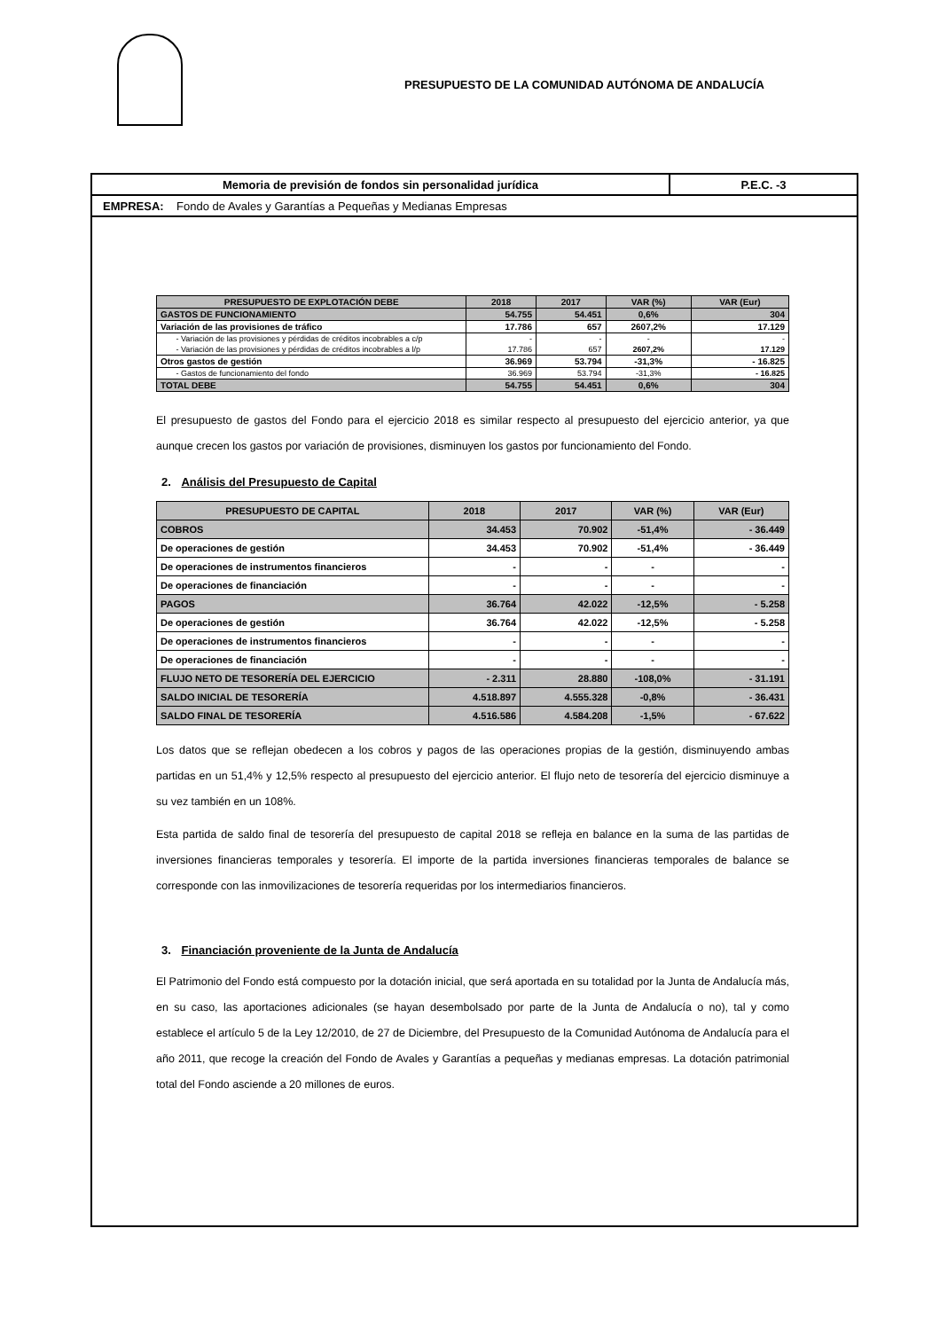PRESUPUESTO DE LA COMUNIDAD AUTÓNOMA DE ANDALUCÍA
Memoria de previsión de fondos sin personalidad jurídica P.E.C. -3
EMPRESA: Fondo de Avales y Garantías a Pequeñas y Medianas Empresas
| PRESUPUESTO DE EXPLOTACIÓN DEBE | 2018 | 2017 | VAR (%) | VAR (Eur) |
| --- | --- | --- | --- | --- |
| GASTOS DE FUNCIONAMIENTO | 54.755 | 54.451 | 0,6% | 304 |
| Variación de las provisiones de tráfico | 17.786 | 657 | 2607,2% | 17.129 |
| - Variación de las provisiones y pérdidas de créditos incobrables a c/p | - | - | - | - |
| - Variación de las provisiones y pérdidas de créditos incobrables a l/p | 17.786 | 657 | 2607,2% | 17.129 |
| Otros gastos de gestión | 36.969 | 53.794 | -31,3% | - 16.825 |
| - Gastos de funcionamiento del fondo | 36.969 | 53.794 | -31,3% | - 16.825 |
| TOTAL DEBE | 54.755 | 54.451 | 0,6% | 304 |
El presupuesto de gastos del Fondo para el ejercicio 2018 es similar respecto al presupuesto del ejercicio anterior, ya que aunque crecen los gastos por variación de provisiones, disminuyen los gastos por funcionamiento del Fondo.
2. Análisis del Presupuesto de Capital
| PRESUPUESTO DE CAPITAL | 2018 | 2017 | VAR (%) | VAR (Eur) |
| --- | --- | --- | --- | --- |
| COBROS | 34.453 | 70.902 | -51,4% | - 36.449 |
| De operaciones de gestión | 34.453 | 70.902 | -51,4% | - 36.449 |
| De operaciones de instrumentos financieros | - | - | - | - |
| De operaciones de financiación | - | - | - | - |
| PAGOS | 36.764 | 42.022 | -12,5% | - 5.258 |
| De operaciones de gestión | 36.764 | 42.022 | -12,5% | - 5.258 |
| De operaciones de instrumentos financieros | - | - | - | - |
| De operaciones de financiación | - | - | - | - |
| FLUJO NETO DE TESORERÍA DEL EJERCICIO | - 2.311 | 28.880 | -108,0% | - 31.191 |
| SALDO INICIAL DE TESORERÍA | 4.518.897 | 4.555.328 | -0,8% | - 36.431 |
| SALDO FINAL DE TESORERÍA | 4.516.586 | 4.584.208 | -1,5% | - 67.622 |
Los datos que se reflejan obedecen a los cobros y pagos de las operaciones propias de la gestión, disminuyendo ambas partidas en un 51,4% y 12,5% respecto al presupuesto del ejercicio anterior. El flujo neto de tesorería del ejercicio disminuye a su vez también en un 108%.
Esta partida de saldo final de tesorería del presupuesto de capital 2018 se refleja en balance en la suma de las partidas de inversiones financieras temporales y tesorería. El importe de la partida inversiones financieras temporales de balance se corresponde con las inmovilizaciones de tesorería requeridas por los intermediarios financieros.
3. Financiación proveniente de la Junta de Andalucía
El Patrimonio del Fondo está compuesto por la dotación inicial, que será aportada en su totalidad por la Junta de Andalucía más, en su caso, las aportaciones adicionales (se hayan desembolsado por parte de la Junta de Andalucía o no), tal y como establece el artículo 5 de la Ley 12/2010, de 27 de Diciembre, del Presupuesto de la Comunidad Autónoma de Andalucía para el año 2011, que recoge la creación del Fondo de Avales y Garantías a pequeñas y medianas empresas. La dotación patrimonial total del Fondo asciende a 20 millones de euros.